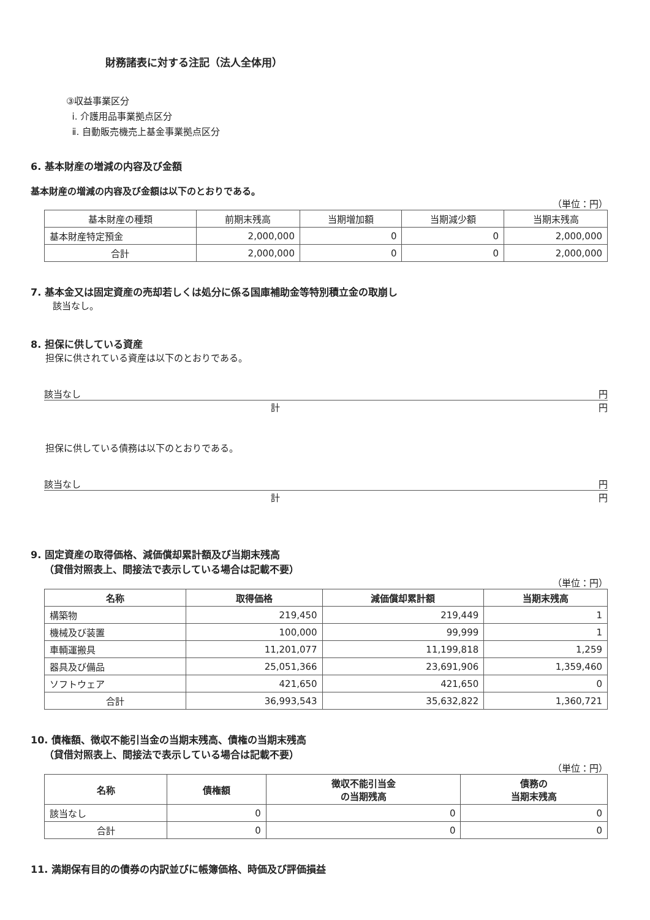財務諸表に対する注記（法人全体用）
③収益事業区分
ⅰ. 介護用品事業拠点区分
ⅱ. 自動販売機売上基金事業拠点区分
6. 基本財産の増減の内容及び金額
基本財産の増減の内容及び金額は以下のとおりである。
（単位：円）
| 基本財産の種類 | 前期末残高 | 当期増加額 | 当期減少額 | 当期末残高 |
| --- | --- | --- | --- | --- |
| 基本財産特定預金 | 2,000,000 | 0 | 0 | 2,000,000 |
| 合計 | 2,000,000 | 0 | 0 | 2,000,000 |
7. 基本金又は固定資産の売却若しくは処分に係る国庫補助金等特別積立金の取崩し
該当なし。
8. 担保に供している資産
担保に供されている資産は以下のとおりである。
該当なし 円
計 円
担保に供している債務は以下のとおりである。
該当なし 円
計 円
9. 固定資産の取得価格、減価償却累計額及び当期末残高
（貸借対照表上、間接法で表示している場合は記載不要）
（単位：円）
| 名称 | 取得価格 | 減価償却累計額 | 当期末残高 |
| --- | --- | --- | --- |
| 構築物 | 219,450 | 219,449 | 1 |
| 機械及び装置 | 100,000 | 99,999 | 1 |
| 車輌運搬具 | 11,201,077 | 11,199,818 | 1,259 |
| 器具及び備品 | 25,051,366 | 23,691,906 | 1,359,460 |
| ソフトウェア | 421,650 | 421,650 | 0 |
| 合計 | 36,993,543 | 35,632,822 | 1,360,721 |
10. 債権額、徴収不能引当金の当期末残高、債権の当期末残高
（貸借対照表上、間接法で表示している場合は記載不要）
（単位：円）
| 名称 | 債権額 | 徴収不能引当金 の当期残高 | 債務の 当期末残高 |
| --- | --- | --- | --- |
| 該当なし | 0 | 0 | 0 |
| 合計 | 0 | 0 | 0 |
11. 満期保有目的の債券の内訳並びに帳簿価格、時価及び評価損益